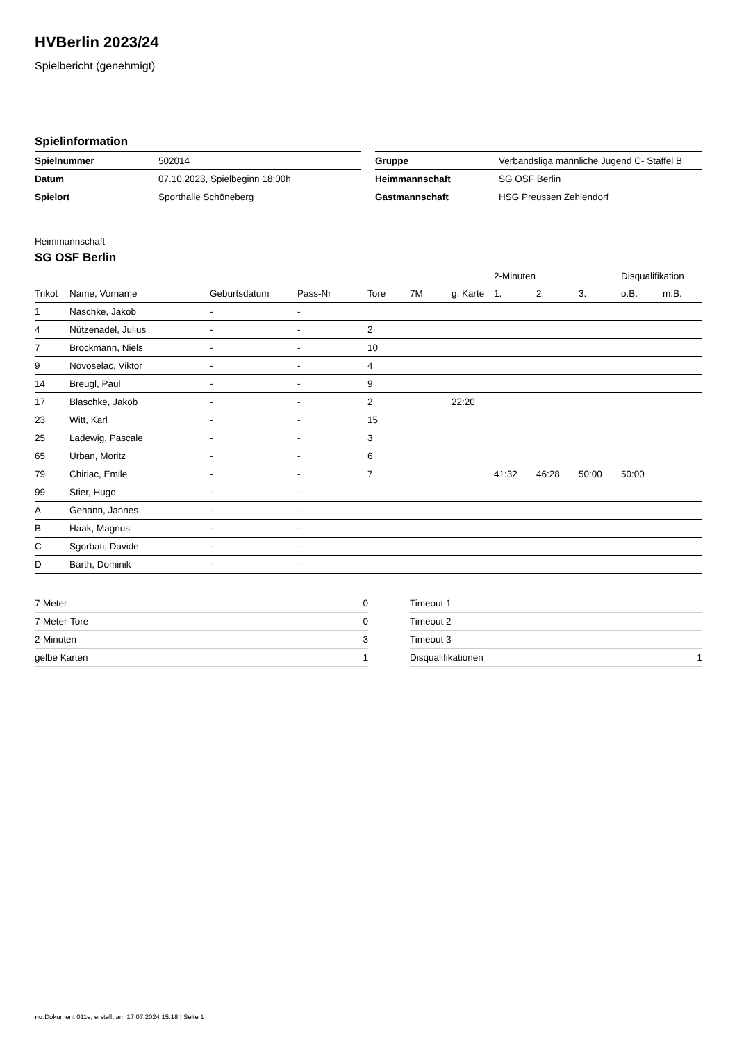HVBerlin 2023/24
Spielbericht (genehmigt)
Spielinformation
| Spielnummer | 502014 |
| Datum | 07.10.2023, Spielbeginn 18:00h |
| Spielort | Sporthalle Schöneberg |
| Gruppe | Verbandsliga männliche Jugend C- Staffel B |
| Heimmannschaft | SG OSF Berlin |
| Gastmannschaft | HSG Preussen Zehlendorf |
Heimmannschaft
SG OSF Berlin
| | | | | | | | 2-Minuten | | | Disqualifikation | |
| --- | --- | --- | --- | --- | --- | --- | --- | --- | --- | --- | --- |
| Trikot | Name, Vorname | Geburtsdatum | Pass-Nr | Tore | 7M | g. Karte | 1. | 2. | 3. | o.B. | m.B. |
| 1 | Naschke, Jakob | - | - | | | | | | | | |
| 4 | Nützenadel, Julius | - | - | 2 | | | | | | | |
| 7 | Brockmann, Niels | - | - | 10 | | | | | | | |
| 9 | Novoselac, Viktor | - | - | 4 | | | | | | | |
| 14 | Breugl, Paul | - | - | 9 | | | | | | | |
| 17 | Blaschke, Jakob | - | - | 2 | | 22:20 | | | | | |
| 23 | Witt, Karl | - | - | 15 | | | | | | | |
| 25 | Ladewig, Pascale | - | - | 3 | | | | | | | |
| 65 | Urban, Moritz | - | - | 6 | | | | | | | |
| 79 | Chiriac, Emile | - | - | 7 | | | 41:32 | 46:28 | 50:00 | 50:00 | |
| 99 | Stier, Hugo | - | - | | | | | | | | |
| A | Gehann, Jannes | - | - | | | | | | | | |
| B | Haak, Magnus | - | - | | | | | | | | |
| C | Sgorbati, Davide | - | - | | | | | | | | |
| D | Barth, Dominik | - | - | | | | | | | | |
| 7-Meter | 0 |
| 7-Meter-Tore | 0 |
| 2-Minuten | 3 |
| gelbe Karten | 1 |
| Timeout 1 | |
| Timeout 2 | |
| Timeout 3 | |
| Disqualifikationen | 1 |
nu.Dokument 011e, erstellt am 17.07.2024 15:18 | Seite 1